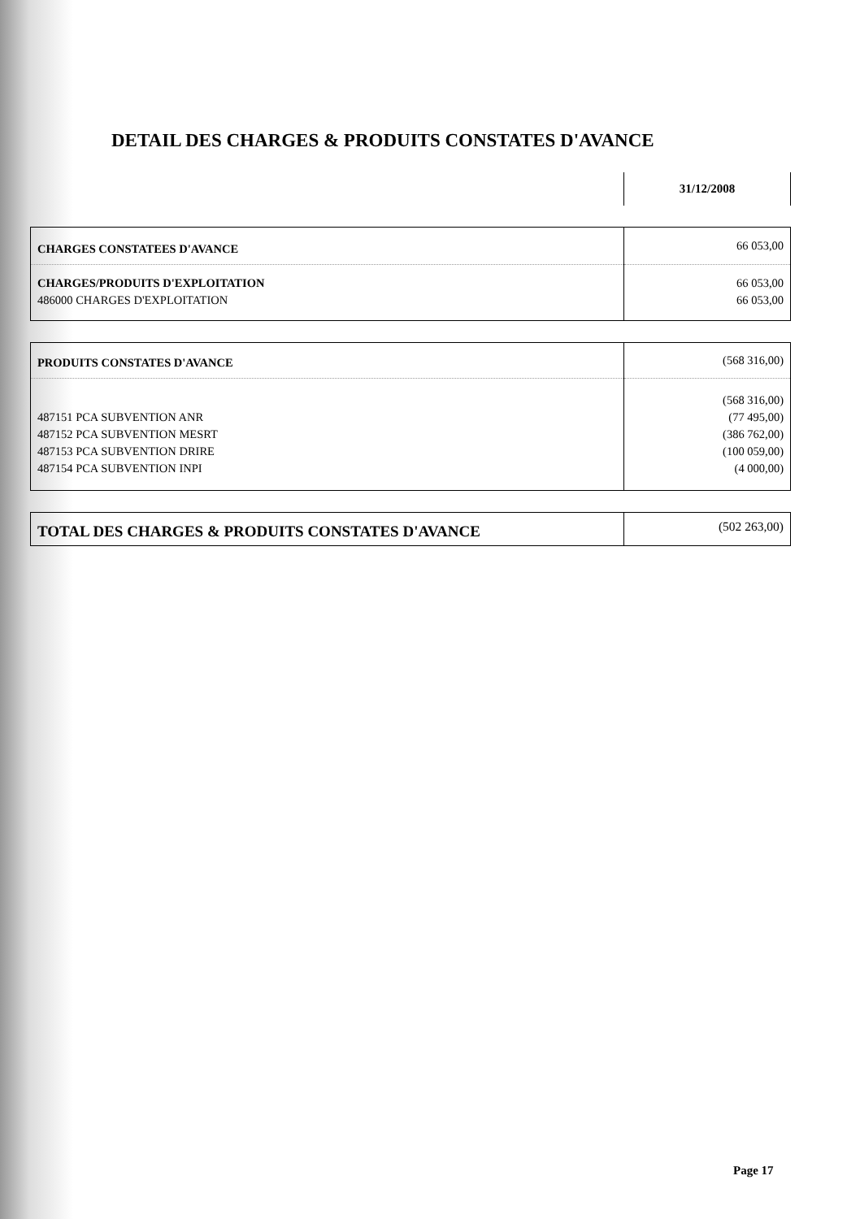DETAIL DES CHARGES & PRODUITS CONSTATES D'AVANCE
31/12/2008
| CHARGES CONSTATEES D'AVANCE | 66 053,00 |
| CHARGES/PRODUITS D'EXPLOITATION | 66 053,00 |
| 486000 CHARGES D'EXPLOITATION | 66 053,00 |
| PRODUITS CONSTATES D'AVANCE | (568 316,00) |
| | (568 316,00) |
| 487151 PCA SUBVENTION ANR | (77 495,00) |
| 487152 PCA SUBVENTION MESRT | (386 762,00) |
| 487153 PCA SUBVENTION DRIRE | (100 059,00) |
| 487154 PCA SUBVENTION INPI | (4 000,00) |
| TOTAL DES CHARGES & PRODUITS CONSTATES D'AVANCE | (502 263,00) |
Page 17